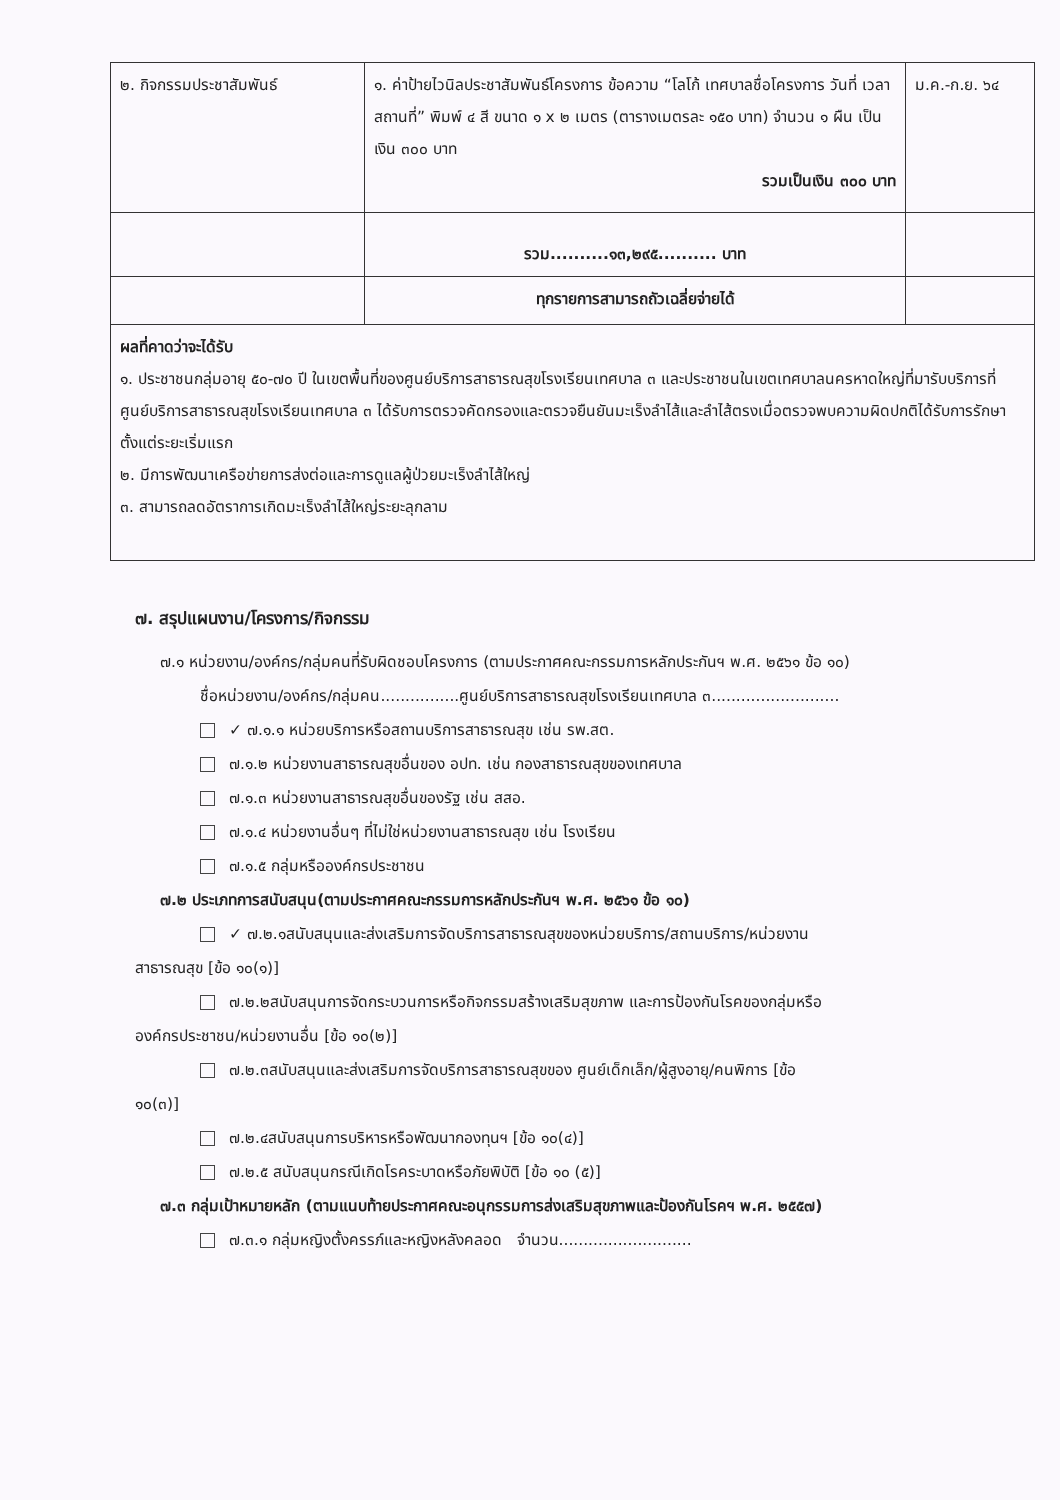| ๒. กิจกรรมประชาสัมพันธ์ | ๑. ค่าป้ายไวนิลประชาสัมพันธ์โครงการ ข้อความ “โลโก้ เทศบาลชื่อโครงการ วันที่ เวลา สถานที่” พิมพ์ ๔ สี ขนาด ๑ x ๒ เมตร (ตารางเมตรละ ๑๕๐ บาท) จำนวน ๑ ผืน เป็นเงิน ๓๐๐ บาท รวมเป็นเงิน ๓๐๐ บาท | ม.ค.-ก.ย. ๖๔ |
| | รวม..........๑๓,๒๙๕.......... บาท | |
| | ทุกรายการสามารถถัวเฉลี่ยจ่ายได้ | |
| ผลที่คาดว่าจะได้รับ ๑. ประชาชนกลุ่มอายุ ๕๐-๗๐ ปี ในเขตพื้นที่ของศูนย์บริการสาธารณสุขโรงเรียนเทศบาล ๓ และประชาชนในเขตเทศบาลนครหาดใหญ่ที่มารับบริการที่ศูนย์บริการสาธารณสุขโรงเรียนเทศบาล ๓ ได้รับการตรวจคัดกรองและตรวจยืนยันมะเร็งลำไส้และลำไส้ตรงเมื่อตรวจพบความผิดปกติได้รับการรักษาตั้งแต่ระยะเริ่มแรก ๒. มีการพัฒนาเครือข่ายการส่งต่อและการดูแลผู้ป่วยมะเร็งลำไส้ใหญ่ ๓. สามารถลดอัตราการเกิดมะเร็งลำไส้ใหญ่ระยะลุกลาม | | |
๗. สรุปแผนงาน/โครงการ/กิจกรรม
๗.๑ หน่วยงาน/องค์กร/กลุ่มคนที่รับผิดชอบโครงการ (ตามประกาศคณะกรรมการหลักประกันฯ พ.ศ. ๒๕๖๑ ข้อ ๑๐)
ชื่อหน่วยงาน/องค์กร/กลุ่มคน................ศูนย์บริการสาธารณสุขโรงเรียนเทศบาล ๓..........................
✓ ๗.๑.๑ หน่วยบริการหรือสถานบริการสาธารณสุข เช่น รพ.สต.
๗.๑.๒ หน่วยงานสาธารณสุขอื่นของ อปท. เช่น กองสาธารณสุขของเทศบาล
๗.๑.๓ หน่วยงานสาธารณสุขอื่นของรัฐ เช่น สสอ.
๗.๑.๔ หน่วยงานอื่นๆ ที่ไม่ใช่หน่วยงานสาธารณสุข เช่น โรงเรียน
๗.๑.๕ กลุ่มหรือองค์กรประชาชน
๗.๒ ประเภทการสนับสนุน(ตามประกาศคณะกรรมการหลักประกันฯ พ.ศ. ๒๕๖๑ ข้อ ๑๐)
✓ ๗.๒.๑สนับสนุนและส่งเสริมการจัดบริการสาธารณสุขของหน่วยบริการ/สถานบริการ/หน่วยงาน
สาธารณสุข [ข้อ ๑๐(๑)]
๗.๒.๒สนับสนุนการจัดกระบวนการหรือกิจกรรมสร้างเสริมสุขภาพ และการป้องกันโรคของกลุ่มหรือ
องค์กรประชาชน/หน่วยงานอื่น [ข้อ ๑๐(๒)]
๗.๒.๓สนับสนุนและส่งเสริมการจัดบริการสาธารณสุขของ ศูนย์เด็กเล็ก/ผู้สูงอายุ/คนพิการ [ข้อ
๑๐(๓)]
๗.๒.๔สนับสนุนการบริหารหรือพัฒนากองทุนฯ [ข้อ ๑๐(๔)]
๗.๒.๕ สนับสนุนกรณีเกิดโรคระบาดหรือภัยพิบัติ [ข้อ ๑๐ (๕)]
๗.๓ กลุ่มเป้าหมายหลัก (ตามแนบท้ายประกาศคณะอนุกรรมการส่งเสริมสุขภาพและป้องกันโรคฯ พ.ศ. ๒๕๕๗)
๗.๓.๑ กลุ่มหญิงตั้งครรภ์และหญิงหลังคลอด จำนวน...........................